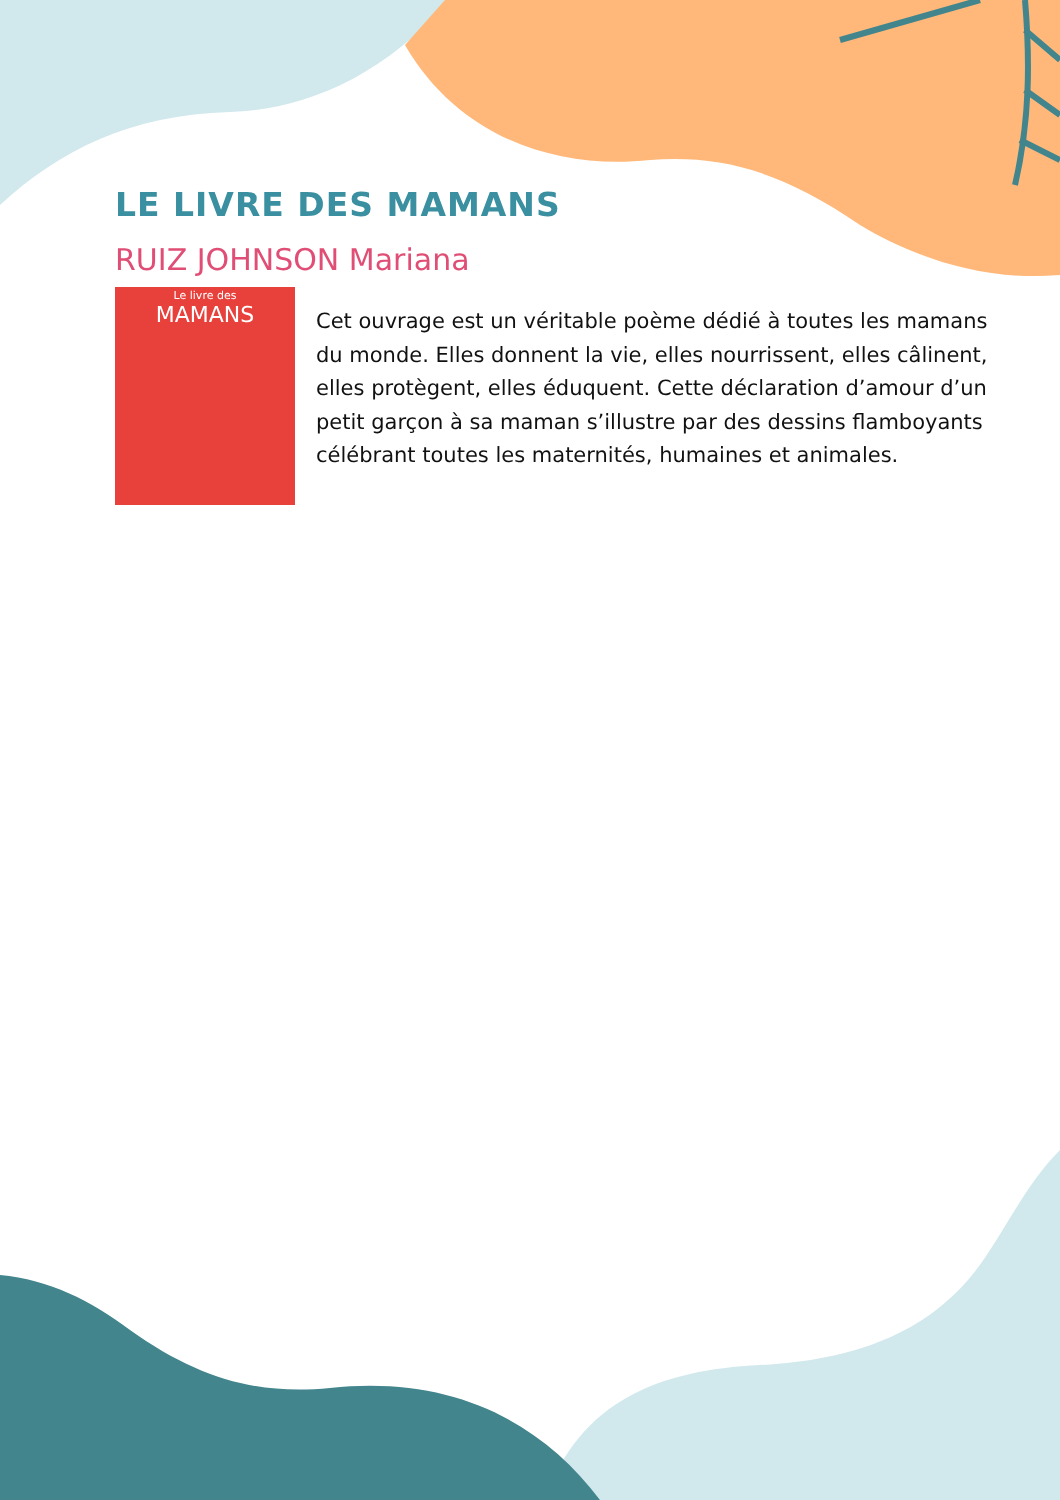LE LIVRE DES MAMANS
RUIZ JOHNSON Mariana
Le livre des
MAMANS
Cet ouvrage est un véritable poème dédié à toutes les mamans du monde. Elles donnent la vie, elles nourrissent, elles câlinent, elles protègent, elles éduquent. Cette déclaration d’amour d’un petit garçon à sa maman s’illustre par des dessins flamboyants célébrant toutes les maternités, humaines et animales.